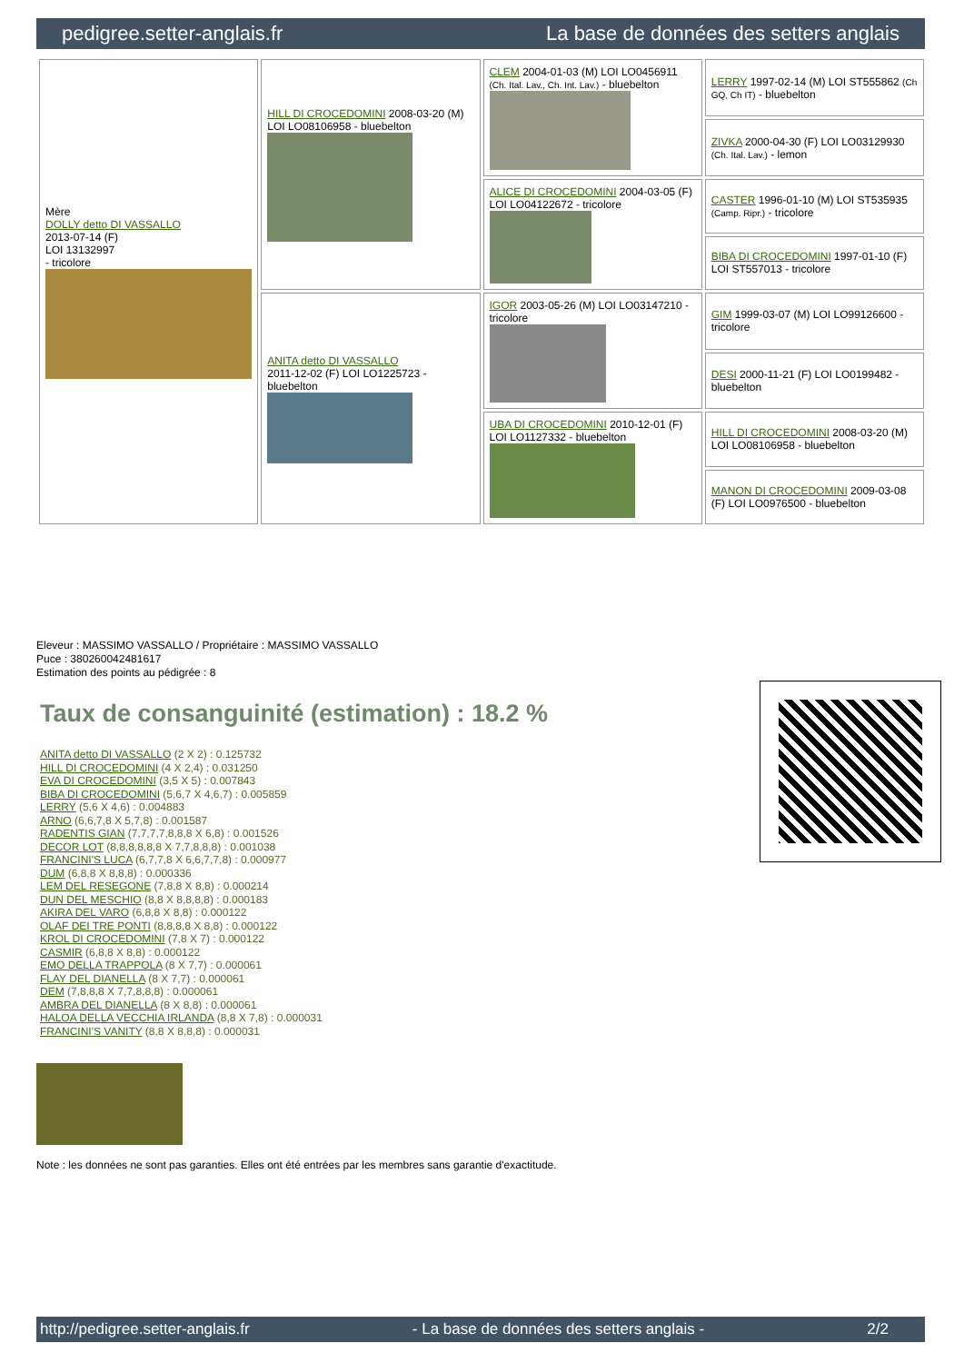pedigree.setter-anglais.fr La base de données des setters anglais
| Mère DOLLY detto DI VASSALLO 2013-07-14 (F) LOI 13132997 - tricolore | HILL DI CROCEDOMINI 2008-03-20 (M) LOI LO08106958 - bluebelton | CLEM 2004-01-03 (M) LOI LO0456911 (Ch. Ital. Lav., Ch. Int. Lav.) - bluebelton | LERRY 1997-02-14 (M) LOI ST555862 (Ch GQ, Ch IT) - bluebelton |
| | | | ZIVKA 2000-04-30 (F) LOI LO03129930 (Ch. Ital. Lav.) - lemon |
| | | ALICE DI CROCEDOMINI 2004-03-05 (F) LOI LO04122672 - tricolore | CASTER 1996-01-10 (M) LOI ST535935 (Camp. Ripr.) - tricolore |
| | | | BIBA DI CROCEDOMINI 1997-01-10 (F) LOI ST557013 - tricolore |
| | ANITA detto DI VASSALLO 2011-12-02 (F) LOI LO1225723 - bluebelton | IGOR 2003-05-26 (M) LOI LO03147210 - tricolore | GIM 1999-03-07 (M) LOI LO99126600 - tricolore |
| | | | DESI 2000-11-21 (F) LOI LO0199482 - bluebelton |
| | | UBA DI CROCEDOMINI 2010-12-01 (F) LOI LO1127332 - bluebelton | HILL DI CROCEDOMINI 2008-03-20 (M) LOI LO08106958 - bluebelton |
| | | | MANON DI CROCEDOMINI 2009-03-08 (F) LOI LO0976500 - bluebelton |
Eleveur : MASSIMO VASSALLO / Propriétaire : MASSIMO VASSALLO
Puce : 380260042481617
Estimation des points au pédigrée : 8
Taux de consanguinité (estimation) : 18.2 %
ANITA detto DI VASSALLO (2 X 2) : 0.125732
HILL DI CROCEDOMINI (4 X 2,4) : 0.031250
EVA DI CROCEDOMINI (3,5 X 5) : 0.007843
BIBA DI CROCEDOMINI (5,6,7 X 4,6,7) : 0.005859
LERRY (5,6 X 4,6) : 0.004883
ARNO (6,6,7,8 X 5,7,8) : 0.001587
RADENTIS GIAN (7,7,7,7,8,8,8 X 6,8) : 0.001526
DECOR LOT (8,8,8,8,8,8 X 7,7,8,8,8) : 0.001038
FRANCINI'S LUCA (6,7,7,8 X 6,6,7,7,8) : 0.000977
DUM (6,8,8 X 8,8,8) : 0.000336
LEM DEL RESEGONE (7,8,8 X 8,8) : 0.000214
DUN DEL MESCHIO (8,8 X 8,8,8,8) : 0.000183
AKIRA DEL VARO (6,8,8 X 8,8) : 0.000122
OLAF DEI TRE PONTI (8,8,8,8 X 8,8) : 0.000122
KROL DI CROCEDOMINI (7,8 X 7) : 0.000122
CASMIR (6,8,8 X 8,8) : 0.000122
EMO DELLA TRAPPOLA (8 X 7,7) : 0.000061
FLAY DEL DIANELLA (8 X 7,7) : 0.000061
DEM (7,8,8,8 X 7,7,8,8,8) : 0.000061
AMBRA DEL DIANELLA (8 X 8,8) : 0.000061
HALOA DELLA VECCHIA IRLANDA (8,8 X 7,8) : 0.000031
FRANCINI'S VANITY (8,8 X 8,8,8) : 0.000031
Note : les données ne sont pas garanties. Elles ont été entrées par les membres sans garantie d'exactitude.
http://pedigree.setter-anglais.fr - La base de données des setters anglais - 2/2